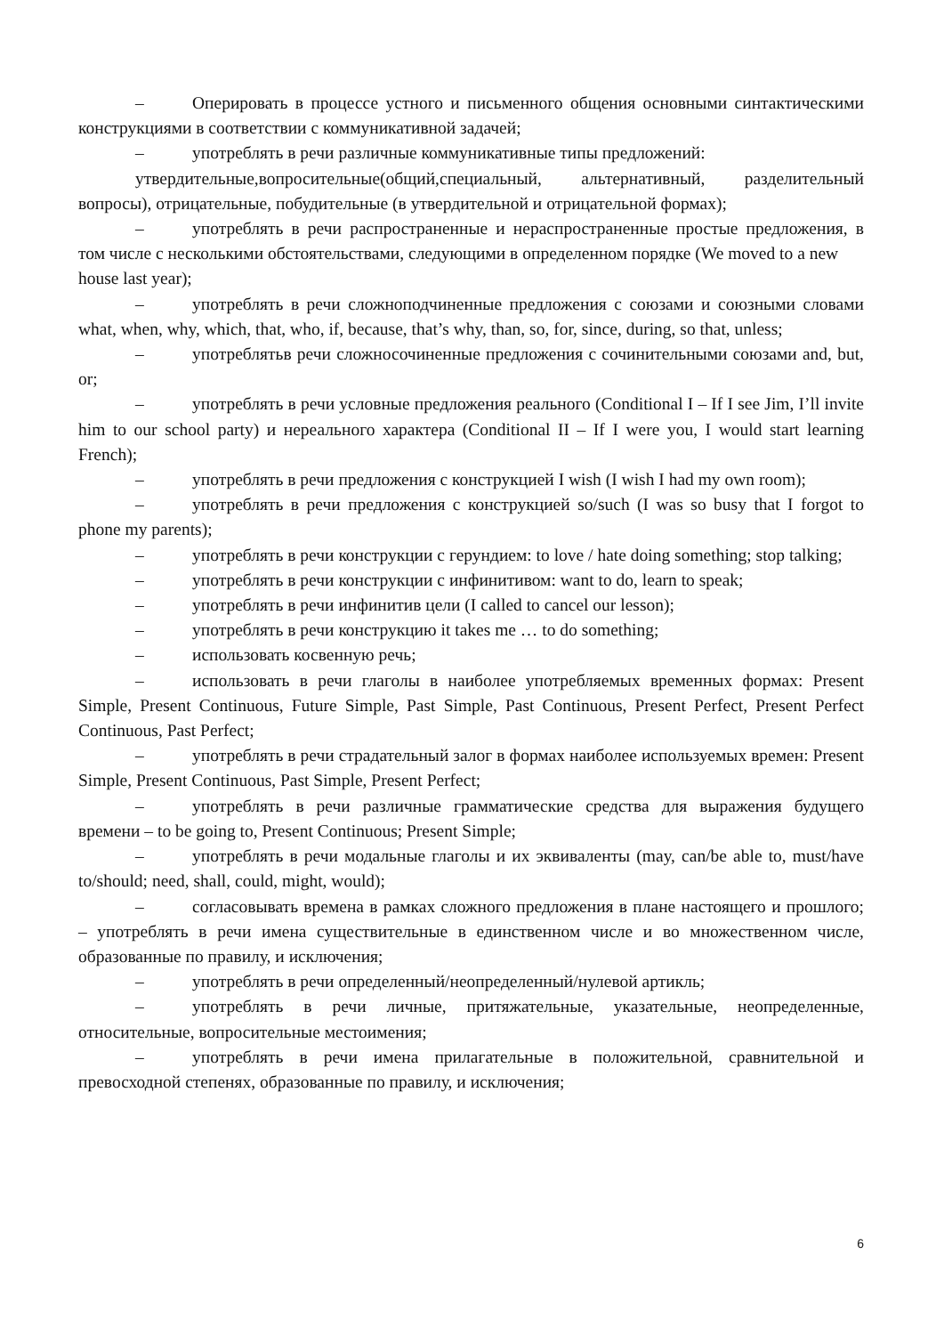– Оперировать в процессе устного и письменного общения основными синтактическими конструкциями в соответствии с коммуникативной задачей;
– употреблять в речи различные коммуникативные типы предложений:
утвердительные,вопросительные(общий,специальный, альтернативный, разделительный вопросы), отрицательные, побудительные (в утвердительной и отрицательной формах);
– употреблять в речи распространенные и нераспространенные простые предложения, в том числе с несколькими обстоятельствами, следующими в определенном порядке (We moved to a new
house last year);
– употреблять в речи сложноподчиненные предложения с союзами и союзными словами what, when, why, which, that, who, if, because, that’s why, than, so, for, since, during, so that, unless;
– употреблятьв речи сложносочиненные предложения с сочинительными союзами and, but, or;
– употреблять в речи условные предложения реального (Conditional I – If I see Jim, I’ll invite him to our school party) и нереального характера (Conditional II – If I were you, I would start learning French);
– употреблять в речи предложения с конструкцией I wish (I wish I had my own room);
– употреблять в речи предложения с конструкцией so/such (I was so busy that I forgot to phone my parents);
– употреблять в речи конструкции с герундием: to love / hate doing something; stop talking;
– употреблять в речи конструкции с инфинитивом: want to do, learn to speak;
– употреблять в речи инфинитив цели (I called to cancel our lesson);
– употреблять в речи конструкцию it takes me … to do something;
– использовать косвенную речь;
– использовать в речи глаголы в наиболее употребляемых временных формах: Present Simple, Present Continuous, Future Simple, Past Simple, Past Continuous, Present Perfect, Present Perfect Continuous, Past Perfect;
– употреблять в речи страдательный залог в формах наиболее используемых времен: Present Simple, Present Continuous, Past Simple, Present Perfect;
– употреблять в речи различные грамматические средства для выражения будущего времени – to be going to, Present Continuous; Present Simple;
– употреблять в речи модальные глаголы и их эквиваленты (may, can/be able to, must/have to/should; need, shall, could, might, would);
– согласовывать времена в рамках сложного предложения в плане настоящего и прошлого; – употреблять в речи имена существительные в единственном числе и во множественном числе, образованные по правилу, и исключения;
– употреблять в речи определенный/неопределенный/нулевой артикль;
– употреблять в речи личные, притяжательные, указательные, неопределенные, относительные, вопросительные местоимения;
– употреблять в речи имена прилагательные в положительной, сравнительной и превосходной степенях, образованные по правилу, и исключения;
6